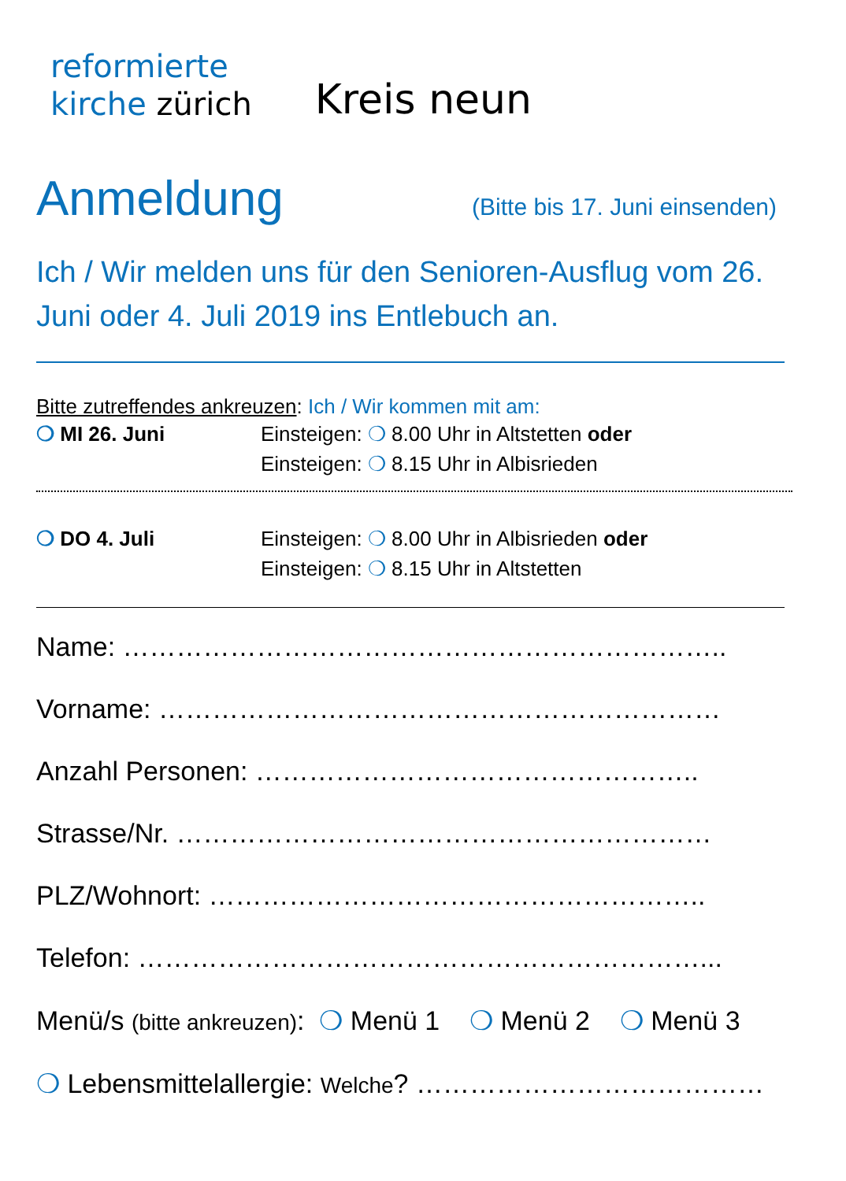reformierte
kirche zürich
Kreis neun
Anmeldung (Bitte bis 17. Juni einsenden)
Ich / Wir melden uns für den Senioren-Ausflug vom 26. Juni oder 4. Juli 2019 ins Entlebuch an.
Bitte zutreffendes ankreuzen: Ich / Wir kommen mit am:
❍ MI 26. Juni Einsteigen: ❍ 8.00 Uhr in Altstetten oder
Einsteigen: ❍ 8.15 Uhr in Albisrieden
❍ DO 4. Juli Einsteigen: ❍ 8.00 Uhr in Albisrieden oder
Einsteigen: ❍ 8.15 Uhr in Altstetten
Name: …………………………………………………………..
Vorname: ………………………………………………………
Anzahl Personen: …………………………………………..
Strasse/Nr. ……………………………………………………
PLZ/Wohnort: ………………………………………………..
Telefon: ………………………………………………………...
Menü/s (bitte ankreuzen): ❍ Menü 1 ❍ Menü 2 ❍ Menü 3
❍ Lebensmittelallergie: Welche? …………………………………